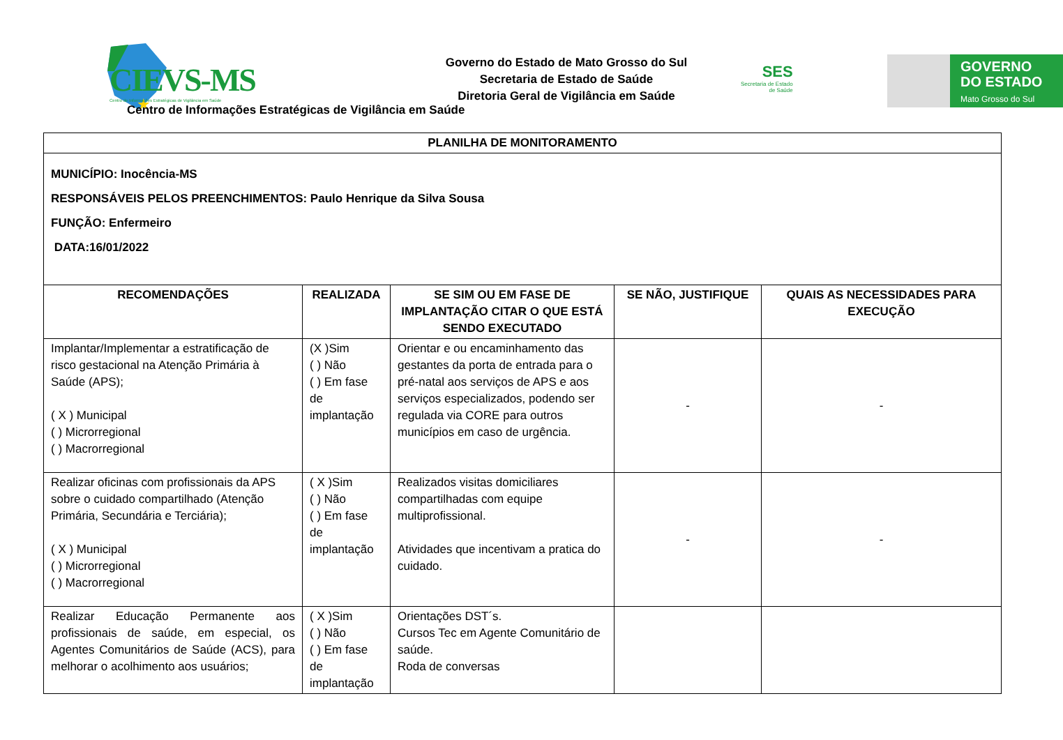★
CIEVS-MS
Centro de Informações Estratégicas de Vigilância em Saúde
Governo do Estado de Mato Grosso do Sul
Secretaria de Estado de Saúde
Diretoria Geral de Vigilância em Saúde
Centro de Informações Estratégicas de Vigilância em Saúde
SES
Secretaria de Estado
de Saúde
GOVERNO
DO ESTADO
Mato Grosso do Sul
| PLANILHA DE MONITORAMENTO | | | | |
| --- | --- | --- | --- | --- |
| MUNICÍPIO: Inocência-MS RESPONSÁVEIS PELOS PREENCHIMENTOS: Paulo Henrique da Silva Sousa FUNÇÃO: Enfermeiro DATA:16/01/2022 | | | | |
| RECOMENDAÇÕES | REALIZADA | SE SIM OU EM FASE DE IMPLANTAÇÃO CITAR O QUE ESTÁ SENDO EXECUTADO | SE NÃO, JUSTIFIQUE | QUAIS AS NECESSIDADES PARA EXECUÇÃO |
| Implantar/Implementar a estratificação de risco gestacional na Atenção Primária à Saúde (APS); ( X ) Municipal ( ) Microrregional ( ) Macrorregional | (X )Sim ( ) Não ( ) Em fase de implantação | Orientar e ou encaminhamento das gestantes da porta de entrada para o pré-natal aos serviços de APS e aos serviços especializados, podendo ser regulada via CORE para outros municípios em caso de urgência. | - | - |
| Realizar oficinas com profissionais da APS sobre o cuidado compartilhado (Atenção Primária, Secundária e Terciária); ( X ) Municipal ( ) Microrregional ( ) Macrorregional | ( X )Sim ( ) Não ( ) Em fase de implantação | Realizados visitas domiciliares compartilhadas com equipe multiprofissional. Atividades que incentivam a pratica do cuidado. | - | - |
| Realizar Educação Permanente aos profissionais de saúde, em especial, os Agentes Comunitários de Saúde (ACS), para melhorar o acolhimento aos usuários; | ( X )Sim ( ) Não ( ) Em fase de implantação | Orientações DST´s. Cursos Tec em Agente Comunitário de saúde. Roda de conversas | | |